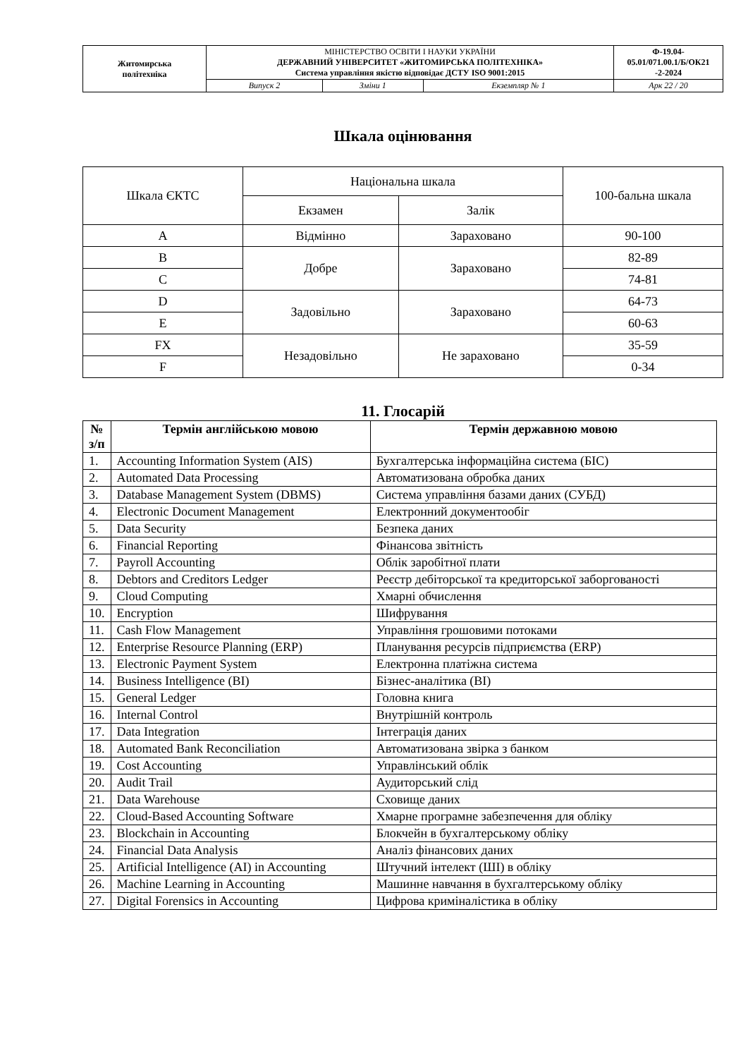| Житомирська політехніка | МІНІСТЕРСТВО ОСВІТИ І НАУКИ УКРАЇНИ ДЕРЖАВНИЙ УНІВЕРСИТЕТ «ЖИТОМИРСЬКА ПОЛІТЕХНІКА» Система управління якістю відповідає ДСТУ ISO 9001:2015 | | | Ф-19.04- 05.01/071.00.1/Б/ОК21 -2-2024 |
| | Випуск 2 | Зміни 1 | Екземпляр № 1 | Арк 22 / 20 |
Шкала оцінювання
| Шкала ЄКТС | Національна шкала | | 100-бальна шкала |
| | Екзамен | Залік | |
| A | Відмінно | Зараховано | 90-100 |
| B | Добре | Зараховано | 82-89 |
| C | | | 74-81 |
| D | Задовільно | Зараховано | 64-73 |
| E | | | 60-63 |
| FX | Незадовільно | Не зараховано | 35-59 |
| F | | | 0-34 |
11. Глосарій
| № з/п | Термін англійською мовою | Термін державною мовою |
| --- | --- | --- |
| 1. | Accounting Information System (AIS) | Бухгалтерська інформаційна система (БІС) |
| 2. | Automated Data Processing | Автоматизована обробка даних |
| 3. | Database Management System (DBMS) | Система управління базами даних (СУБД) |
| 4. | Electronic Document Management | Електронний документообіг |
| 5. | Data Security | Безпека даних |
| 6. | Financial Reporting | Фінансова звітність |
| 7. | Payroll Accounting | Облік заробітної плати |
| 8. | Debtors and Creditors Ledger | Реєстр дебіторської та кредиторської заборгованості |
| 9. | Cloud Computing | Хмарні обчислення |
| 10. | Encryption | Шифрування |
| 11. | Cash Flow Management | Управління грошовими потоками |
| 12. | Enterprise Resource Planning (ERP) | Планування ресурсів підприємства (ERP) |
| 13. | Electronic Payment System | Електронна платіжна система |
| 14. | Business Intelligence (BI) | Бізнес-аналітика (BI) |
| 15. | General Ledger | Головна книга |
| 16. | Internal Control | Внутрішній контроль |
| 17. | Data Integration | Інтеграція даних |
| 18. | Automated Bank Reconciliation | Автоматизована звірка з банком |
| 19. | Cost Accounting | Управлінський облік |
| 20. | Audit Trail | Аудиторський слід |
| 21. | Data Warehouse | Сховище даних |
| 22. | Cloud-Based Accounting Software | Хмарне програмне забезпечення для обліку |
| 23. | Blockchain in Accounting | Блокчейн в бухгалтерському обліку |
| 24. | Financial Data Analysis | Аналіз фінансових даних |
| 25. | Artificial Intelligence (AI) in Accounting | Штучний інтелект (ШІ) в обліку |
| 26. | Machine Learning in Accounting | Машинне навчання в бухгалтерському обліку |
| 27. | Digital Forensics in Accounting | Цифрова криміналістика в обліку |